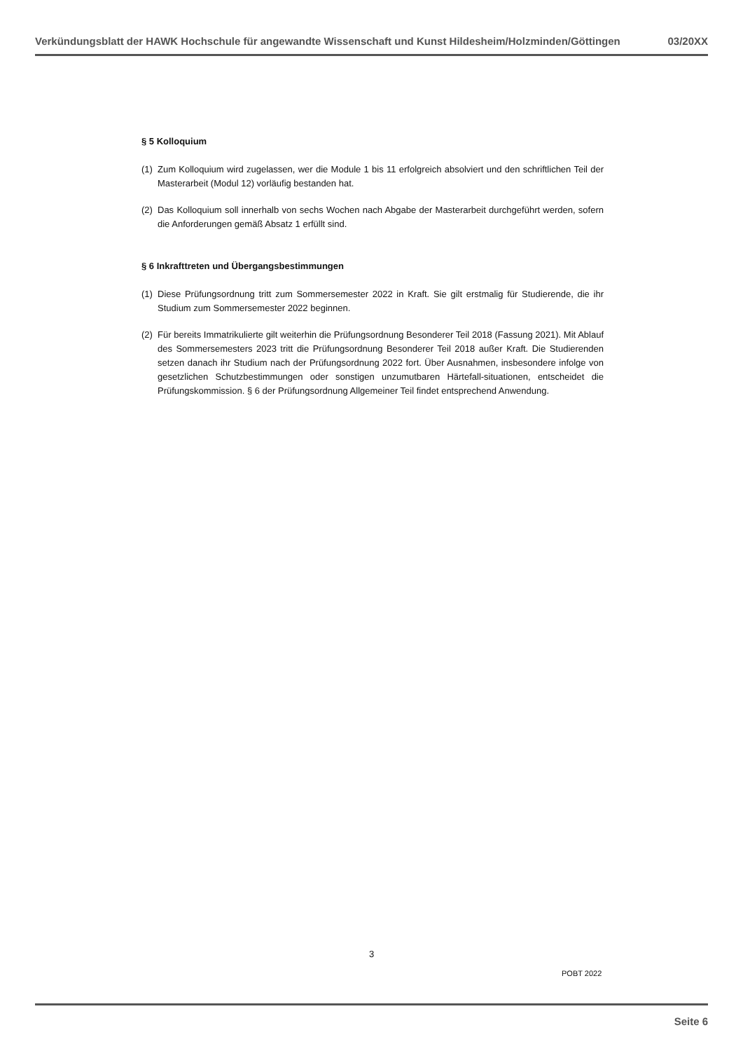Verkündungsblatt der HAWK Hochschule für angewandte Wissenschaft und Kunst Hildesheim/Holzminden/Göttingen 03/20XX
§ 5 Kolloquium
(1) Zum Kolloquium wird zugelassen, wer die Module 1 bis 11 erfolgreich absolviert und den schriftlichen Teil der Masterarbeit (Modul 12) vorläufig bestanden hat.
(2) Das Kolloquium soll innerhalb von sechs Wochen nach Abgabe der Masterarbeit durchgeführt werden, sofern die Anforderungen gemäß Absatz 1 erfüllt sind.
§ 6 Inkrafttreten und Übergangsbestimmungen
(1) Diese Prüfungsordnung tritt zum Sommersemester 2022 in Kraft. Sie gilt erstmalig für Studierende, die ihr Studium zum Sommersemester 2022 beginnen.
(2) Für bereits Immatrikulierte gilt weiterhin die Prüfungsordnung Besonderer Teil 2018 (Fassung 2021). Mit Ablauf des Sommersemesters 2023 tritt die Prüfungsordnung Besonderer Teil 2018 außer Kraft. Die Studierenden setzen danach ihr Studium nach der Prüfungsordnung 2022 fort. Über Ausnahmen, insbesondere infolge von gesetzlichen Schutzbestimmungen oder sonstigen unzumutbaren Härtefall-situationen, entscheidet die Prüfungskommission. § 6 der Prüfungsordnung Allgemeiner Teil findet entsprechend Anwendung.
3
POBT 2022
Seite 6